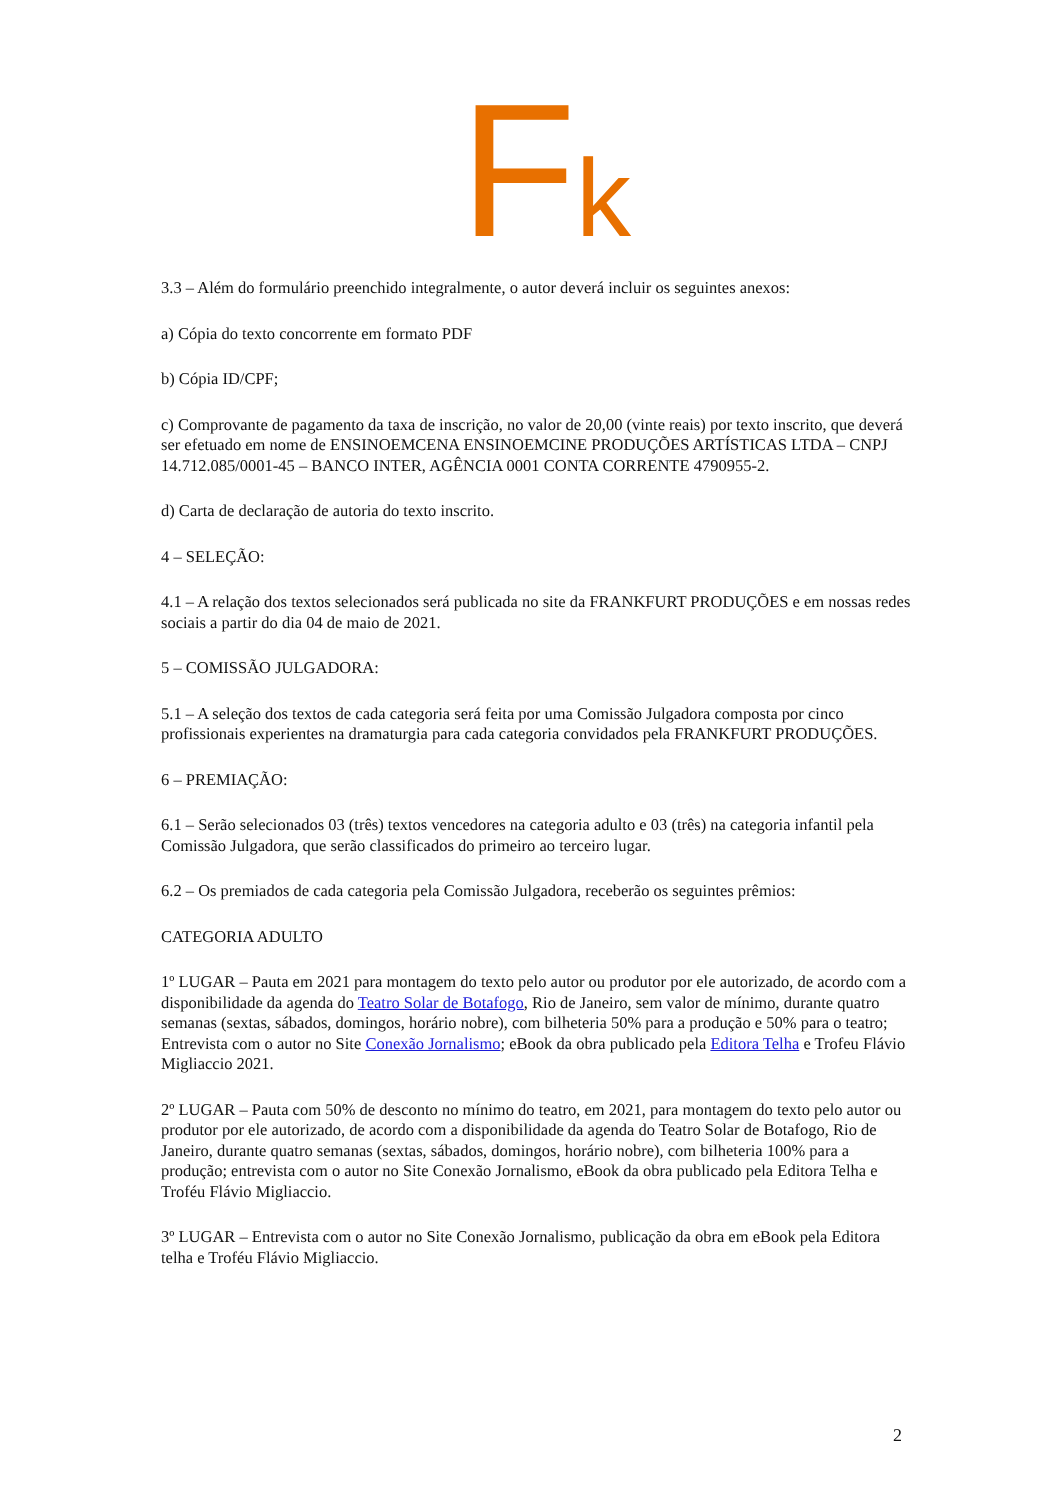Fk
3.3 – Além do formulário preenchido integralmente, o autor deverá incluir os seguintes anexos:
a) Cópia do texto concorrente em formato PDF
b) Cópia ID/CPF;
c) Comprovante de pagamento da taxa de inscrição, no valor de 20,00 (vinte reais) por texto inscrito, que deverá ser efetuado em nome de ENSINOEMCENA ENSINOEMCINE PRODUÇÕES ARTÍSTICAS LTDA – CNPJ 14.712.085/0001-45 – BANCO INTER, AGÊNCIA 0001 CONTA CORRENTE 4790955-2.
d) Carta de declaração de autoria do texto inscrito.
4 – SELEÇÃO:
4.1 – A relação dos textos selecionados será publicada no site da FRANKFURT PRODUÇÕES e em nossas redes sociais a partir do dia 04 de maio de 2021.
5 – COMISSÃO JULGADORA:
5.1 – A seleção dos textos de cada categoria será feita por uma Comissão Julgadora composta por cinco profissionais experientes na dramaturgia para cada categoria convidados pela FRANKFURT PRODUÇÕES.
6 – PREMIAÇÃO:
6.1 – Serão selecionados 03 (três) textos vencedores na categoria adulto e 03 (três) na categoria infantil pela Comissão Julgadora, que serão classificados do primeiro ao terceiro lugar.
6.2 – Os premiados de cada categoria pela Comissão Julgadora, receberão os seguintes prêmios:
CATEGORIA ADULTO
1º LUGAR – Pauta em 2021 para montagem do texto pelo autor ou produtor por ele autorizado, de acordo com a disponibilidade da agenda do Teatro Solar de Botafogo, Rio de Janeiro, sem valor de mínimo, durante quatro semanas (sextas, sábados, domingos, horário nobre), com bilheteria 50% para a produção e 50% para o teatro; Entrevista com o autor no Site Conexão Jornalismo; eBook da obra publicado pela Editora Telha e Trofeu Flávio Migliaccio 2021.
2º LUGAR – Pauta com 50% de desconto no mínimo do teatro, em 2021, para montagem do texto pelo autor ou produtor por ele autorizado, de acordo com a disponibilidade da agenda do Teatro Solar de Botafogo, Rio de Janeiro, durante quatro semanas (sextas, sábados, domingos, horário nobre), com bilheteria 100% para a produção; entrevista com o autor no Site Conexão Jornalismo, eBook da obra publicado pela Editora Telha e Troféu Flávio Migliaccio.
3º LUGAR – Entrevista com o autor no Site Conexão Jornalismo, publicação da obra em eBook pela Editora telha e Troféu Flávio Migliaccio.
2